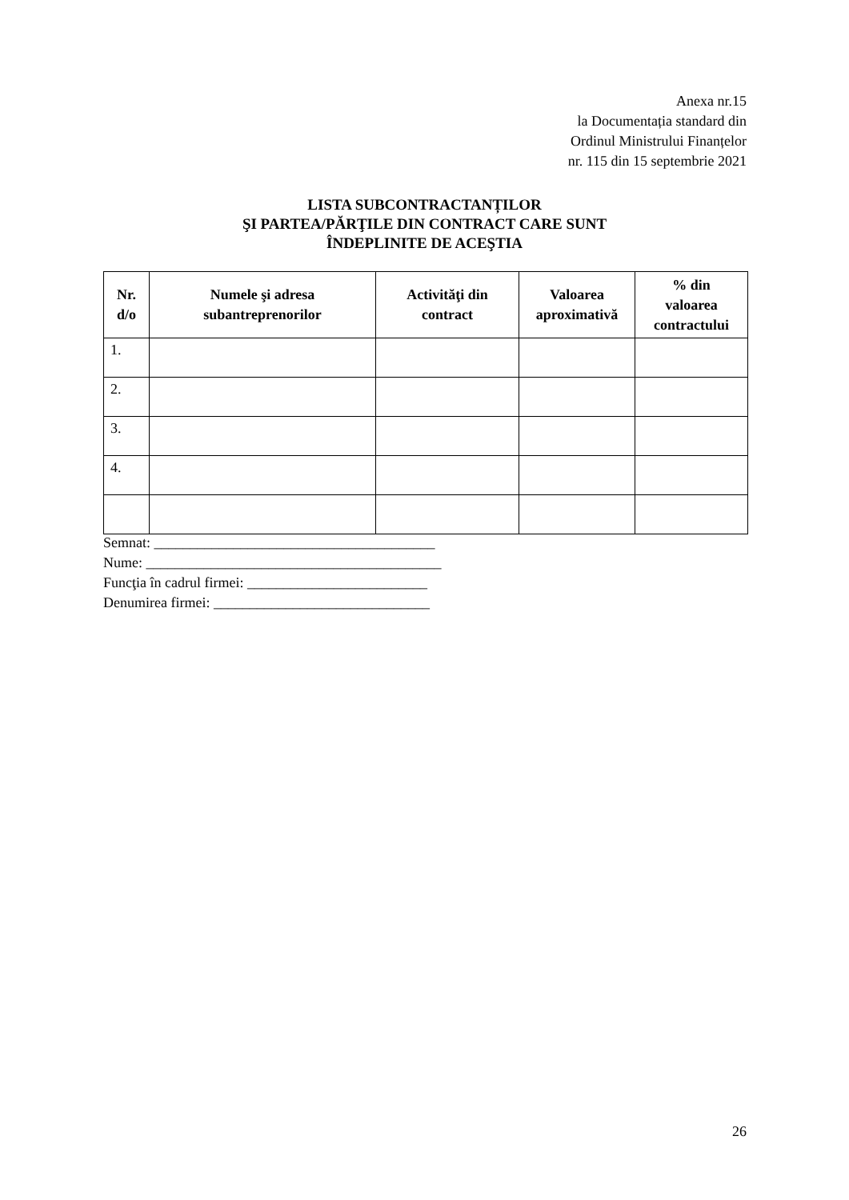Anexa nr.15
la Documentația standard din
Ordinul Ministrului Finanțelor
nr. 115 din 15 septembrie 2021
LISTA SUBCONTRACTANȚILOR
ŞI PARTEA/PĂRŢILE DIN CONTRACT CARE SUNT
ÎNDEPLINITE DE ACEŞTIA
| Nr. d/o | Numele şi adresa subantreprenorilor | Activităţi din contract | Valoarea aproximativă | % din valoarea contractului |
| --- | --- | --- | --- | --- |
| 1. | | | | |
| 2. | | | | |
| 3. | | | | |
| 4. | | | | |
Semnat: _______________________________________
Nume: _________________________________________
Funcţia în cadrul firmei: _________________________
Denumirea firmei: ______________________________
26